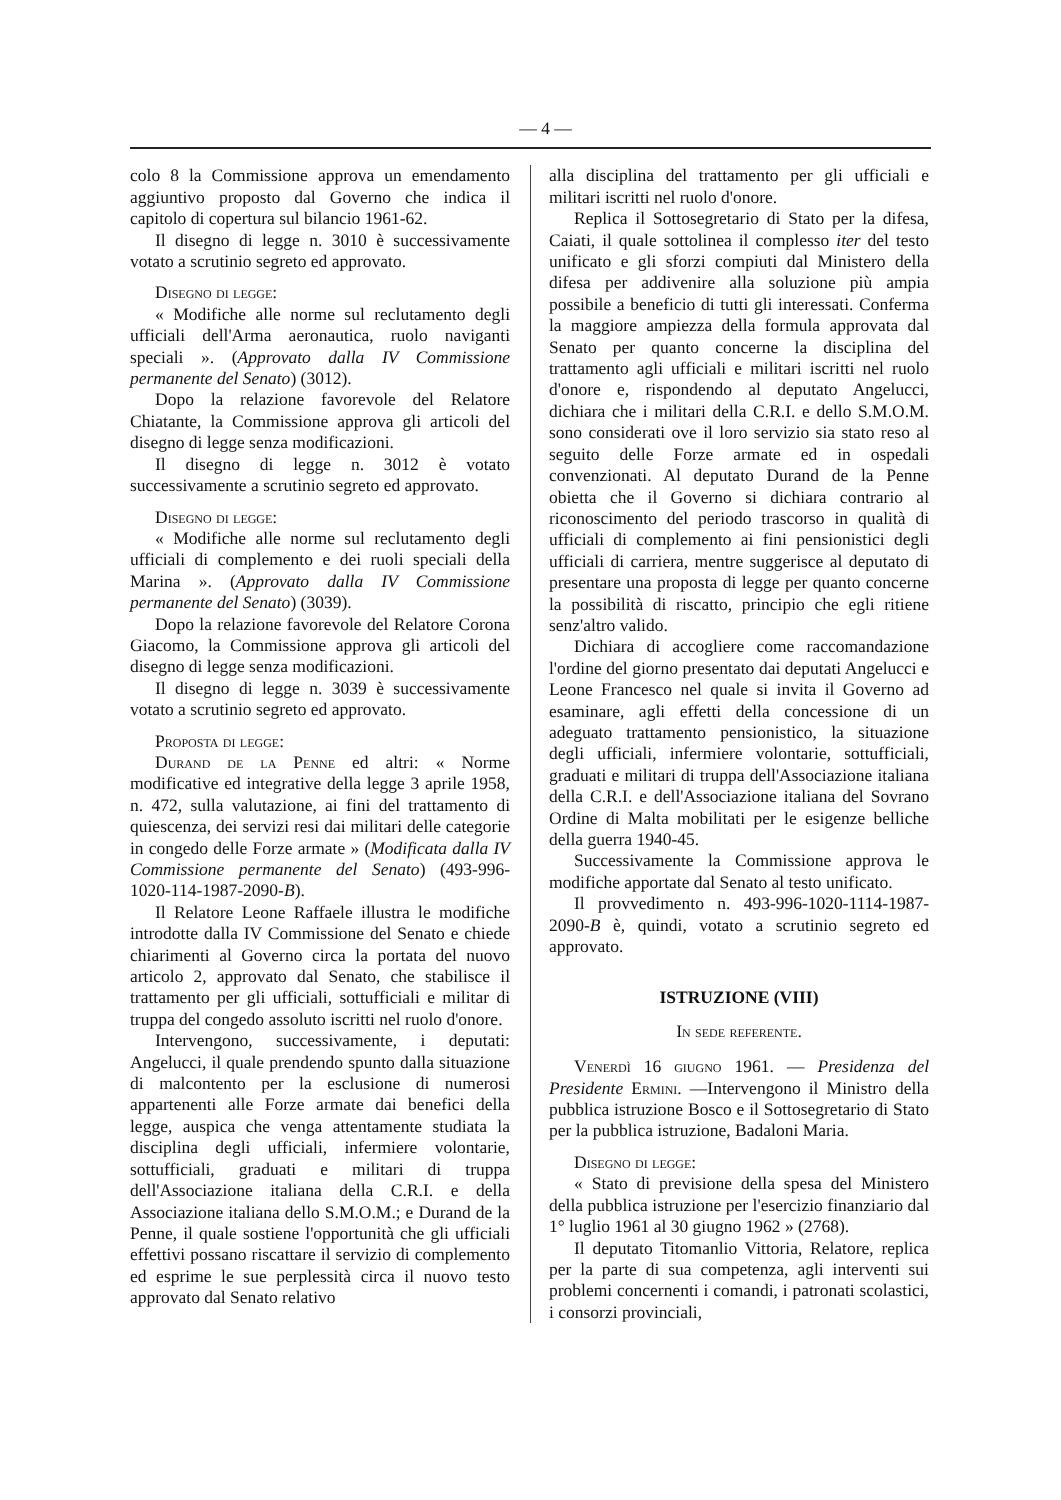— 4 —
colo 8 la Commissione approva un emendamento aggiuntivo proposto dal Governo che indica il capitolo di copertura sul bilancio 1961-62.
Il disegno di legge n. 3010 è successivamente votato a scrutinio segreto ed approvato.
Disegno di legge:
« Modifiche alle norme sul reclutamento degli ufficiali dell'Arma aeronautica, ruolo naviganti speciali ». (Approvato dalla IV Commissione permanente del Senato) (3012).
Dopo la relazione favorevole del Relatore Chiatante, la Commissione approva gli articoli del disegno di legge senza modificazioni.
Il disegno di legge n. 3012 è votato successivamente a scrutinio segreto ed approvato.
Disegno di legge:
« Modifiche alle norme sul reclutamento degli ufficiali di complemento e dei ruoli speciali della Marina ». (Approvato dalla IV Commissione permanente del Senato) (3039).
Dopo la relazione favorevole del Relatore Corona Giacomo, la Commissione approva gli articoli del disegno di legge senza modificazioni.
Il disegno di legge n. 3039 è successivamente votato a scrutinio segreto ed approvato.
Proposta di legge:
Durand de la Penne ed altri: « Norme modificative ed integrative della legge 3 aprile 1958, n. 472, sulla valutazione, ai fini del trattamento di quiescenza, dei servizi resi dai militari delle categorie in congedo delle Forze armate » (Modificata dalla IV Commissione permanente del Senato) (493-996-1020-114-1987-2090-B).
Il Relatore Leone Raffaele illustra le modifiche introdotte dalla IV Commissione del Senato e chiede chiarimenti al Governo circa la portata del nuovo articolo 2, approvato dal Senato, che stabilisce il trattamento per gli ufficiali, sottufficiali e militar di truppa del congedo assoluto iscritti nel ruolo d'onore.
Intervengono, successivamente, i deputati: Angelucci, il quale prendendo spunto dalla situazione di malcontento per la esclusione di numerosi appartenenti alle Forze armate dai benefici della legge, auspica che venga attentamente studiata la disciplina degli ufficiali, infermiere volontarie, sottufficiali, graduati e militari di truppa dell'Associazione italiana della C.R.I. e della Associazione italiana dello S.M.O.M.; e Durand de la Penne, il quale sostiene l'opportunità che gli ufficiali effettivi possano riscattare il servizio di complemento ed esprime le sue perplessità circa il nuovo testo approvato dal Senato relativo
alla disciplina del trattamento per gli ufficiali e militari iscritti nel ruolo d'onore.
Replica il Sottosegretario di Stato per la difesa, Caiati, il quale sottolinea il complesso iter del testo unificato e gli sforzi compiuti dal Ministero della difesa per addivenire alla soluzione più ampia possibile a beneficio di tutti gli interessati. Conferma la maggiore ampiezza della formula approvata dal Senato per quanto concerne la disciplina del trattamento agli ufficiali e militari iscritti nel ruolo d'onore e, rispondendo al deputato Angelucci, dichiara che i militari della C.R.I. e dello S.M.O.M. sono considerati ove il loro servizio sia stato reso al seguito delle Forze armate ed in ospedali convenzionati. Al deputato Durand de la Penne obietta che il Governo si dichiara contrario al riconoscimento del periodo trascorso in qualità di ufficiali di complemento ai fini pensionistici degli ufficiali di carriera, mentre suggerisce al deputato di presentare una proposta di legge per quanto concerne la possibilità di riscatto, principio che egli ritiene senz'altro valido.
Dichiara di accogliere come raccomandazione l'ordine del giorno presentato dai deputati Angelucci e Leone Francesco nel quale si invita il Governo ad esaminare, agli effetti della concessione di un adeguato trattamento pensionistico, la situazione degli ufficiali, infermiere volontarie, sottufficiali, graduati e militari di truppa dell'Associazione italiana della C.R.I. e dell'Associazione italiana del Sovrano Ordine di Malta mobilitati per le esigenze belliche della guerra 1940-45.
Successivamente la Commissione approva le modifiche apportate dal Senato al testo unificato.
Il provvedimento n. 493-996-1020-1114-1987-2090-B è, quindi, votato a scrutinio segreto ed approvato.
ISTRUZIONE (VIII)
In sede referente.
Venerdì 16 giugno 1961. — Presidenza del Presidente Ermini. —Intervengono il Ministro della pubblica istruzione Bosco e il Sottosegretario di Stato per la pubblica istruzione, Badaloni Maria.
Disegno di legge:
« Stato di previsione della spesa del Ministero della pubblica istruzione per l'esercizio finanziario dal 1° luglio 1961 al 30 giugno 1962 » (2768).
Il deputato Titomanlio Vittoria, Relatore, replica per la parte di sua competenza, agli interventi sui problemi concernenti i comandi, i patronati scolastici, i consorzi provinciali,